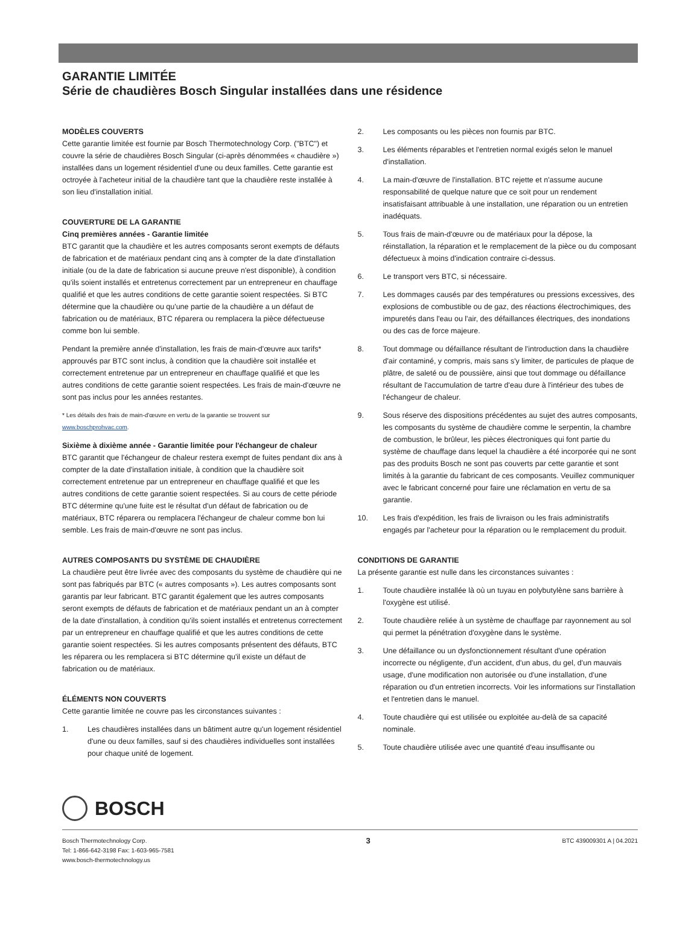GARANTIE LIMITÉE
Série de chaudières Bosch Singular installées dans une résidence
MODÈLES COUVERTS
Cette garantie limitée est fournie par Bosch Thermotechnology Corp. ("BTC") et couvre la série de chaudières Bosch Singular (ci-après dénommées « chaudière ») installées dans un logement résidentiel d'une ou deux familles. Cette garantie est octroyée à l'acheteur initial de la chaudière tant que la chaudière reste installée à son lieu d'installation initial.
COUVERTURE DE LA GARANTIE
Cinq premières années - Garantie limitée
BTC garantit que la chaudière et les autres composants seront exempts de défauts de fabrication et de matériaux pendant cinq ans à compter de la date d'installation initiale (ou de la date de fabrication si aucune preuve n'est disponible), à condition qu'ils soient installés et entretenus correctement par un entrepreneur en chauffage qualifié et que les autres conditions de cette garantie soient respectées. Si BTC détermine que la chaudière ou qu'une partie de la chaudière a un défaut de fabrication ou de matériaux, BTC réparera ou remplacera la pièce défectueuse comme bon lui semble.
Pendant la première année d'installation, les frais de main-d'œuvre aux tarifs* approuvés par BTC sont inclus, à condition que la chaudière soit installée et correctement entretenue par un entrepreneur en chauffage qualifié et que les autres conditions de cette garantie soient respectées. Les frais de main-d'œuvre ne sont pas inclus pour les années restantes.
* Les détails des frais de main-d'œuvre en vertu de la garantie se trouvent sur
www.boschprohvac.com.
Sixième à dixième année - Garantie limitée pour l'échangeur de chaleur
BTC garantit que l'échangeur de chaleur restera exempt de fuites pendant dix ans à compter de la date d'installation initiale, à condition que la chaudière soit correctement entretenue par un entrepreneur en chauffage qualifié et que les autres conditions de cette garantie soient respectées. Si au cours de cette période BTC détermine qu'une fuite est le résultat d'un défaut de fabrication ou de matériaux, BTC réparera ou remplacera l'échangeur de chaleur comme bon lui semble. Les frais de main-d'œuvre ne sont pas inclus.
AUTRES COMPOSANTS DU SYSTÈME DE CHAUDIÈRE
La chaudière peut être livrée avec des composants du système de chaudière qui ne sont pas fabriqués par BTC (« autres composants »). Les autres composants sont garantis par leur fabricant. BTC garantit également que les autres composants seront exempts de défauts de fabrication et de matériaux pendant un an à compter de la date d'installation, à condition qu'ils soient installés et entretenus correctement par un entrepreneur en chauffage qualifié et que les autres conditions de cette garantie soient respectées. Si les autres composants présentent des défauts, BTC les réparera ou les remplacera si BTC détermine qu'il existe un défaut de fabrication ou de matériaux.
ÉLÉMENTS NON COUVERTS
Cette garantie limitée ne couvre pas les circonstances suivantes :
1. Les chaudières installées dans un bâtiment autre qu'un logement résidentiel d'une ou deux familles, sauf si des chaudières individuelles sont installées pour chaque unité de logement.
2. Les composants ou les pièces non fournis par BTC.
3. Les éléments réparables et l'entretien normal exigés selon le manuel d'installation.
4. La main-d'œuvre de l'installation. BTC rejette et n'assume aucune responsabilité de quelque nature que ce soit pour un rendement insatisfaisant attribuable à une installation, une réparation ou un entretien inadéquats.
5. Tous frais de main-d'œuvre ou de matériaux pour la dépose, la réinstallation, la réparation et le remplacement de la pièce ou du composant défectueux à moins d'indication contraire ci-dessus.
6. Le transport vers BTC, si nécessaire.
7. Les dommages causés par des températures ou pressions excessives, des explosions de combustible ou de gaz, des réactions électrochimiques, des impuretés dans l'eau ou l'air, des défaillances électriques, des inondations ou des cas de force majeure.
8. Tout dommage ou défaillance résultant de l'introduction dans la chaudière d'air contaminé, y compris, mais sans s'y limiter, de particules de plaque de plâtre, de saleté ou de poussière, ainsi que tout dommage ou défaillance résultant de l'accumulation de tartre d'eau dure à l'intérieur des tubes de l'échangeur de chaleur.
9. Sous réserve des dispositions précédentes au sujet des autres composants, les composants du système de chaudière comme le serpentin, la chambre de combustion, le brûleur, les pièces électroniques qui font partie du système de chauffage dans lequel la chaudière a été incorporée qui ne sont pas des produits Bosch ne sont pas couverts par cette garantie et sont limités à la garantie du fabricant de ces composants. Veuillez communiquer avec le fabricant concerné pour faire une réclamation en vertu de sa garantie.
10. Les frais d'expédition, les frais de livraison ou les frais administratifs engagés par l'acheteur pour la réparation ou le remplacement du produit.
CONDITIONS DE GARANTIE
La présente garantie est nulle dans les circonstances suivantes :
1. Toute chaudière installée là où un tuyau en polybutylène sans barrière à l'oxygène est utilisé.
2. Toute chaudière reliée à un système de chauffage par rayonnement au sol qui permet la pénétration d'oxygène dans le système.
3. Une défaillance ou un dysfonctionnement résultant d'une opération incorrecte ou négligente, d'un accident, d'un abus, du gel, d'un mauvais usage, d'une modification non autorisée ou d'une installation, d'une réparation ou d'un entretien incorrects. Voir les informations sur l'installation et l'entretien dans le manuel.
4. Toute chaudière qui est utilisée ou exploitée au-delà de sa capacité nominale.
5. Toute chaudière utilisée avec une quantité d'eau insuffisante ou
BOSCH
Bosch Thermotechnology Corp.
Tel: 1-866-642-3198 Fax: 1-603-965-7581
www.bosch-thermotechnology.us
3
BTC 439009301 A | 04.2021